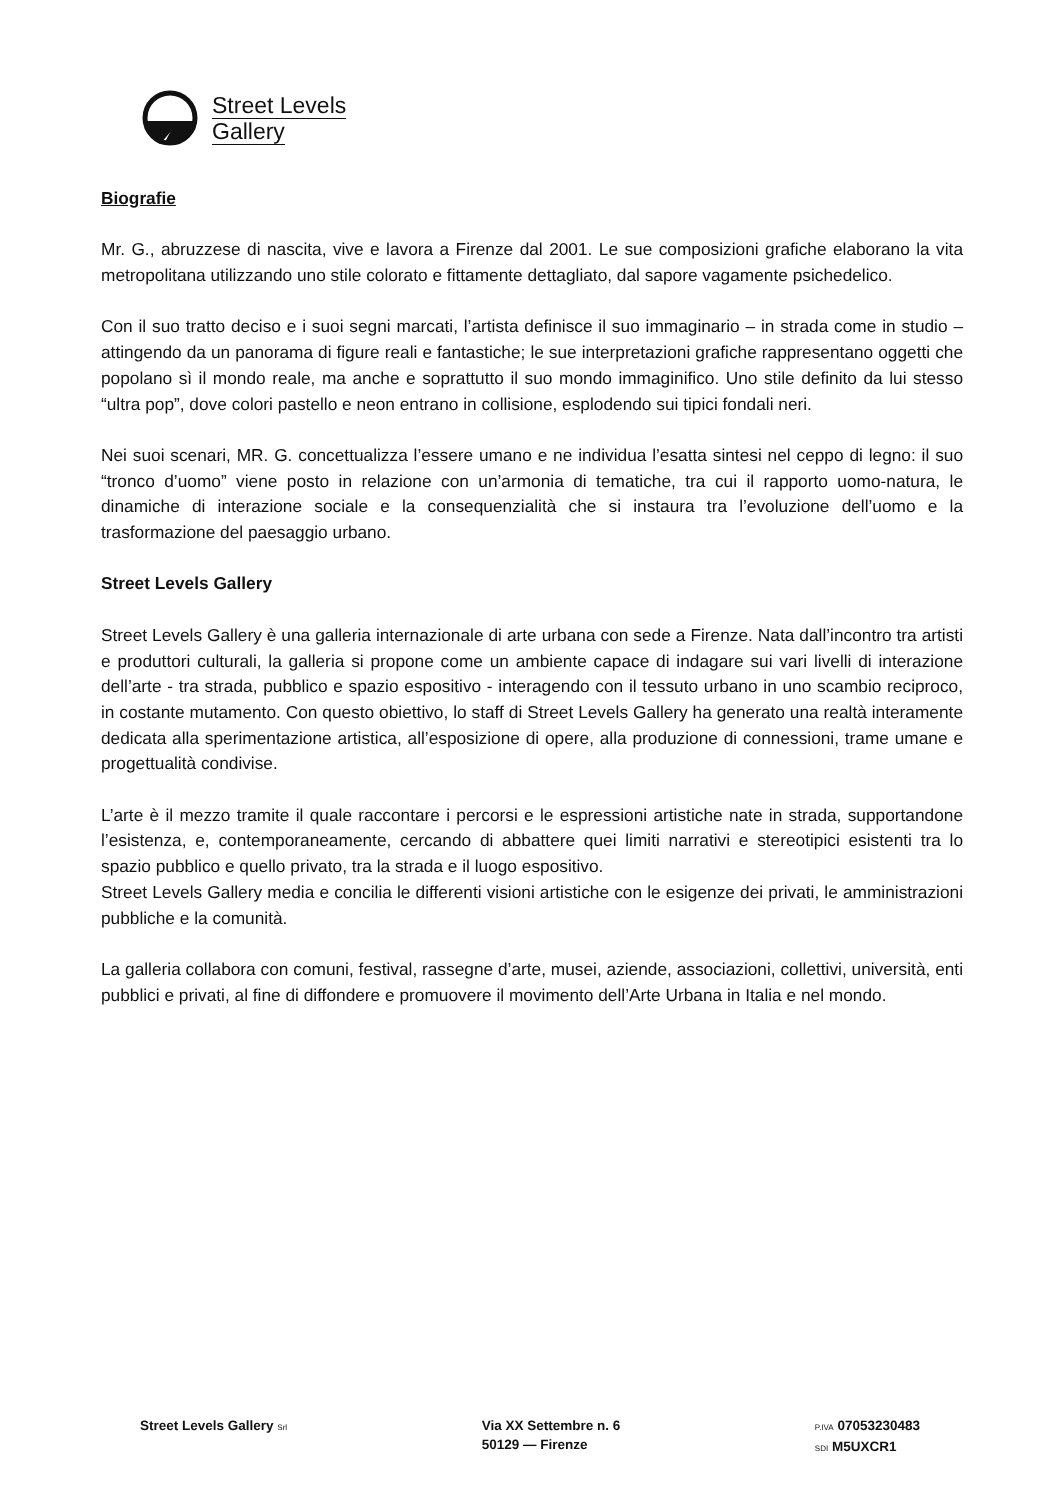Street Levels
Gallery
Biografie
Mr. G., abruzzese di nascita, vive e lavora a Firenze dal 2001. Le sue composizioni grafiche elaborano la vita metropolitana utilizzando uno stile colorato e fittamente dettagliato, dal sapore vagamente psichedelico.
Con il suo tratto deciso e i suoi segni marcati, l’artista definisce il suo immaginario – in strada come in studio – attingendo da un panorama di figure reali e fantastiche; le sue interpretazioni grafiche rappresentano oggetti che popolano sì il mondo reale, ma anche e soprattutto il suo mondo immaginifico. Uno stile definito da lui stesso “ultra pop”, dove colori pastello e neon entrano in collisione, esplodendo sui tipici fondali neri.
Nei suoi scenari, MR. G. concettualizza l’essere umano e ne individua l’esatta sintesi nel ceppo di legno: il suo “tronco d’uomo” viene posto in relazione con un’armonia di tematiche, tra cui il rapporto uomo-natura, le dinamiche di interazione sociale e la consequenzialità che si instaura tra l’evoluzione dell’uomo e la trasformazione del paesaggio urbano.
Street Levels Gallery
Street Levels Gallery è una galleria internazionale di arte urbana con sede a Firenze. Nata dall’incontro tra artisti e produttori culturali, la galleria si propone come un ambiente capace di indagare sui vari livelli di interazione dell’arte - tra strada, pubblico e spazio espositivo - interagendo con il tessuto urbano in uno scambio reciproco, in costante mutamento. Con questo obiettivo, lo staff di Street Levels Gallery ha generato una realtà interamente dedicata alla sperimentazione artistica, all’esposizione di opere, alla produzione di connessioni, trame umane e progettualità condivise.
L’arte è il mezzo tramite il quale raccontare i percorsi e le espressioni artistiche nate in strada, supportandone l’esistenza, e, contemporaneamente, cercando di abbattere quei limiti narrativi e stereotipici esistenti tra lo spazio pubblico e quello privato, tra la strada e il luogo espositivo.
Street Levels Gallery media e concilia le differenti visioni artistiche con le esigenze dei privati, le amministrazioni pubbliche e la comunità.
La galleria collabora con comuni, festival, rassegne d’arte, musei, aziende, associazioni, collettivi, università, enti pubblici e privati, al fine di diffondere e promuovere il movimento dell’Arte Urbana in Italia e nel mondo.
Street Levels Gallery Srl
Via XX Settembre n. 6
50129 — Firenze
P.IVA 07053230483
SDI M5UXCR1